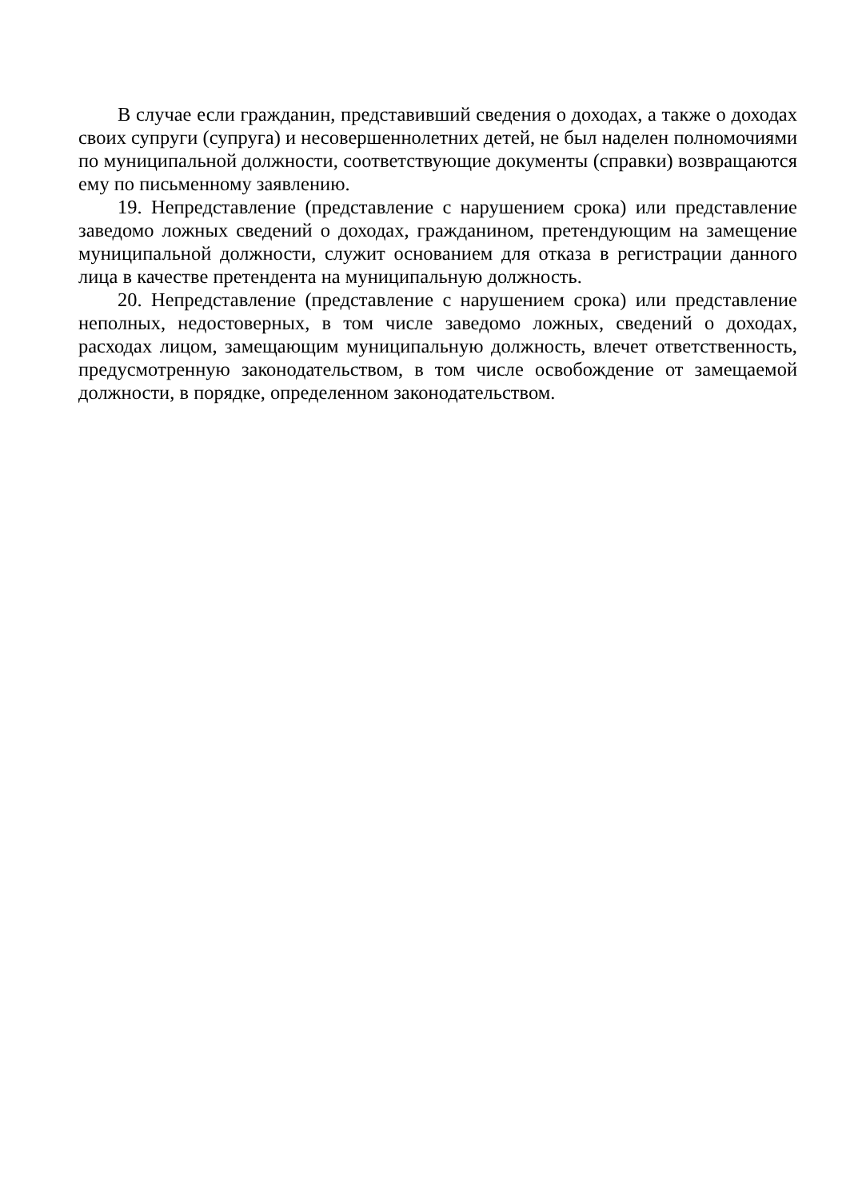В случае если гражданин, представивший сведения о доходах, а также о доходах своих супруги (супруга) и несовершеннолетних детей, не был наделен полномочиями по муниципальной должности, соответствующие документы (справки) возвращаются ему по письменному заявлению.
19. Непредставление (представление с нарушением срока) или представление заведомо ложных сведений о доходах, гражданином, претендующим на замещение муниципальной должности, служит основанием для отказа в регистрации данного лица в качестве претендента на муниципальную должность.
20. Непредставление (представление с нарушением срока) или представление неполных, недостоверных, в том числе заведомо ложных, сведений о доходах, расходах лицом, замещающим муниципальную должность, влечет ответственность, предусмотренную законодательством, в том числе освобождение от замещаемой должности, в порядке, определенном законодательством.